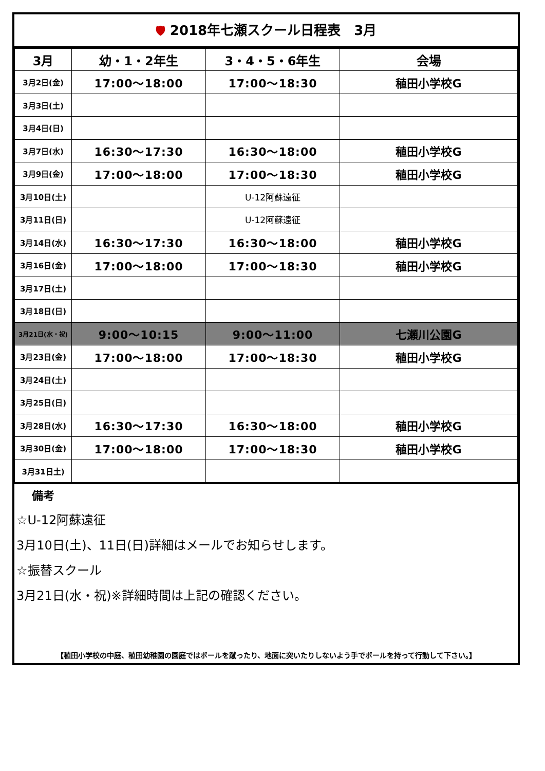🛡 2018年七瀬スクール日程表　3月
| 3月 | 幼・1・2年生 | 3・4・5・6年生 | 会場 |
| --- | --- | --- | --- |
| 3月2日(金) | 17:00～18:00 | 17:00～18:30 | 稙田小学校G |
| 3月3日(土) | | | |
| 3月4日(日) | | | |
| 3月7日(水) | 16:30～17:30 | 16:30～18:00 | 稙田小学校G |
| 3月9日(金) | 17:00～18:00 | 17:00～18:30 | 稙田小学校G |
| 3月10日(土) | | U-12阿蘇遠征 | |
| 3月11日(日) | | U-12阿蘇遠征 | |
| 3月14日(水) | 16:30～17:30 | 16:30～18:00 | 稙田小学校G |
| 3月16日(金) | 17:00～18:00 | 17:00～18:30 | 稙田小学校G |
| 3月17日(土) | | | |
| 3月18日(日) | | | |
| 3月21日(水・祝) | 9:00～10:15 | 9:00～11:00 | 七瀬川公園G |
| 3月23日(金) | 17:00～18:00 | 17:00～18:30 | 稙田小学校G |
| 3月24日(土) | | | |
| 3月25日(日) | | | |
| 3月28日(水) | 16:30～17:30 | 16:30～18:00 | 稙田小学校G |
| 3月30日(金) | 17:00～18:00 | 17:00～18:30 | 稙田小学校G |
| 3月31日土) | | | |
備考
☆U-12阿蘇遠征
3月10日(土)、11日(日)詳細はメールでお知らせします。
☆振替スクール
3月21日(水・祝)※詳細時間は上記の確認ください。
【稙田小学校の中庭、稙田幼稚園の園庭ではボールを蹴ったり、地面に突いたりしないよう手でボールを持って行動して下さい。】